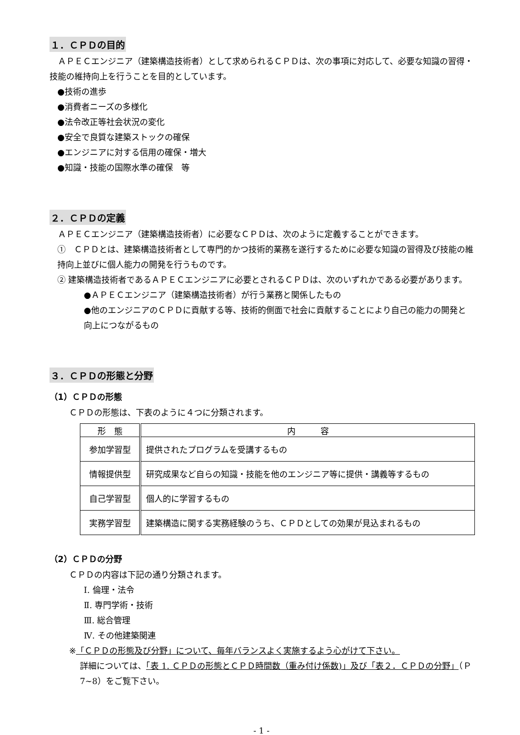１．ＣＰＤの目的
　ＡＰＥＣエンジニア（建築構造技術者）として求められるＣＰＤは、次の事項に対応して、必要な知識の習得・技能の維持向上を行うことを目的としています。
●技術の進歩
●消費者ニーズの多様化
●法令改正等社会状況の変化
●安全で良質な建築ストックの確保
●エンジニアに対する信用の確保・増大
●知識・技能の国際水準の確保　等
２．ＣＰＤの定義
　ＡＰＥＣエンジニア（建築構造技術者）に必要なＣＰＤは、次のように定義することができます。
①　ＣＰＤとは、建築構造技術者として専門的かつ技術的業務を遂行するために必要な知識の習得及び技能の維持向上並びに個人能力の開発を行うものです。
② 建築構造技術者であるＡＰＥＣエンジニアに必要とされるＣＰＤは、次のいずれかである必要があります。
●ＡＰＥＣエンジニア（建築構造技術者）が行う業務と関係したもの
●他のエンジニアのＣＰＤに貢献する等、技術的側面で社会に貢献することにより自己の能力の開発と向上につながるもの
３．ＣＰＤの形態と分野
（1）ＣＰＤの形態
ＣＰＤの形態は、下表のように４つに分類されます。
| 形 態 | 内 容 |
| --- | --- |
| 参加学習型 | 提供されたプログラムを受講するもの |
| 情報提供型 | 研究成果など自らの知識・技能を他のエンジニア等に提供・講義等するもの |
| 自己学習型 | 個人的に学習するもの |
| 実務学習型 | 建築構造に関する実務経験のうち、ＣＰＤとしての効果が見込まれるもの |
（2）ＣＰＤの分野
ＣＰＤの内容は下記の通り分類されます。
Ⅰ. 倫理・法令
Ⅱ. 専門学術・技術
Ⅲ. 総合管理
Ⅳ. その他建築関連
※「ＣＰＤの形態及び分野」について、毎年バランスよく実施するよう心がけて下さい。
詳細については、「表 1. ＣＰＤの形態とＣＰＤ時間数（重み付け係数)」及び「表２．ＣＰＤの分野」（Ｐ7~8）をご覧下さい。
- 1 -